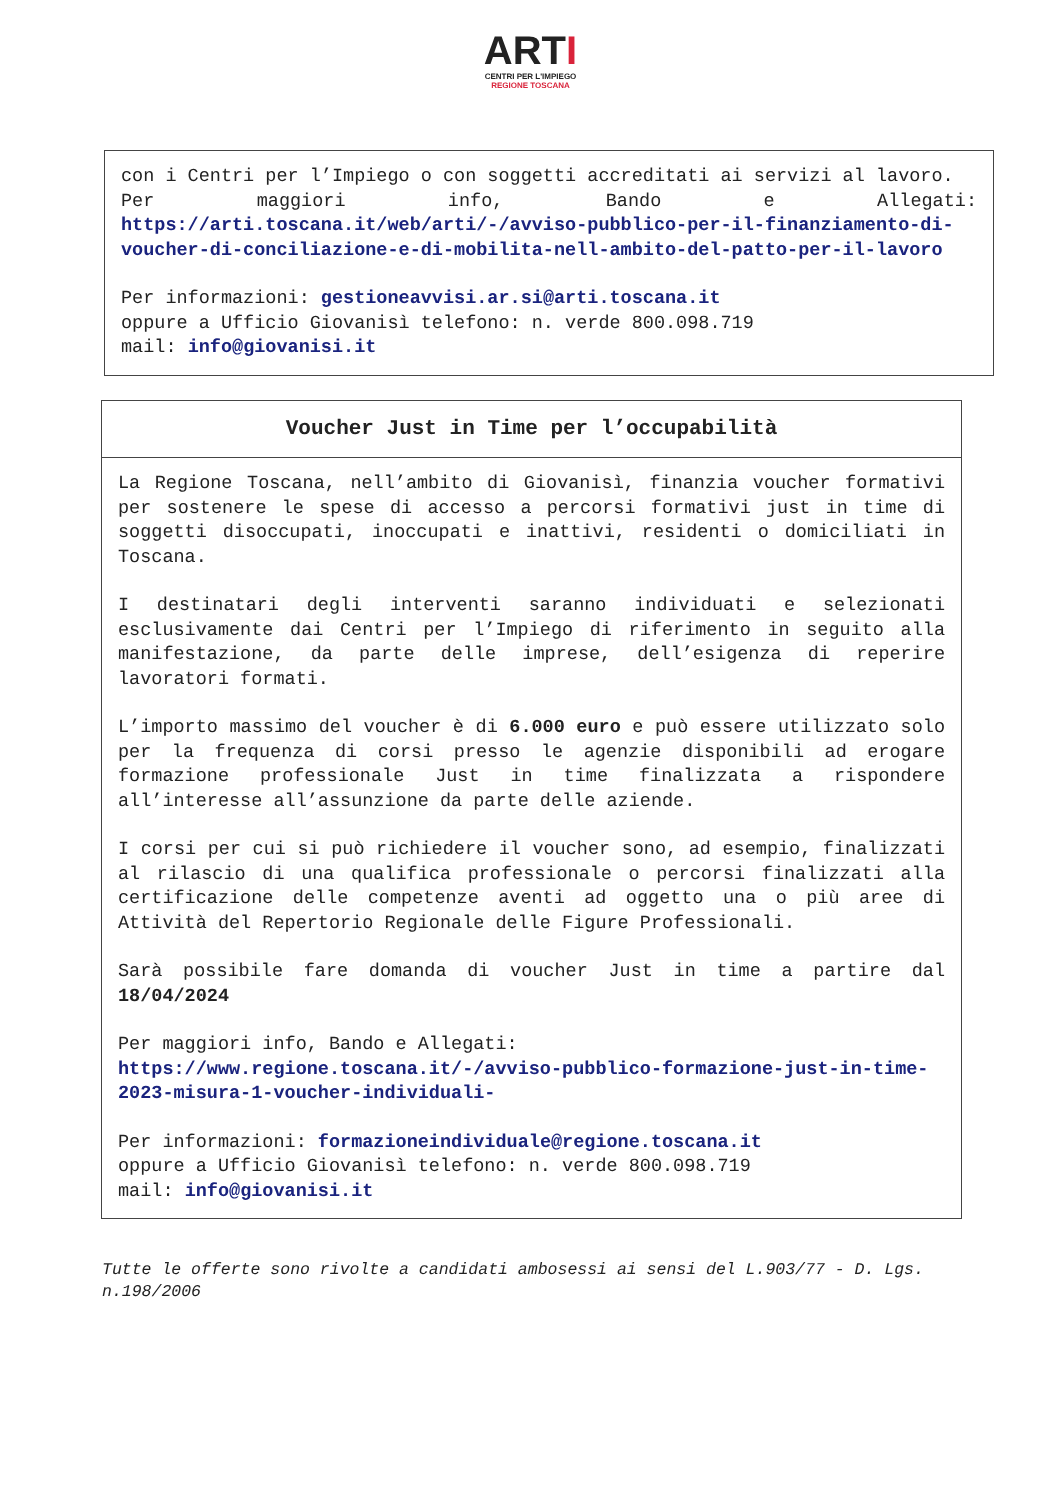ARTI
CENTRI PER L'IMPIEGO
REGIONE TOSCANA
con i Centri per l’Impiego o con soggetti accreditati ai servizi al lavoro.
Per maggiori info, Bando e Allegati: https://arti.toscana.it/web/arti/-/avviso-pubblico-per-il-finanziamento-di-voucher-di-conciliazione-e-di-mobilita-nell-ambito-del-patto-per-il-lavoro
Per informazioni: gestioneavvisi.ar.si@arti.toscana.it
oppure a Ufficio Giovanisì telefono: n. verde 800.098.719
mail: info@giovanisi.it
Voucher Just in Time per l’occupabilità
La Regione Toscana, nell’ambito di Giovanisì, finanzia voucher formativi per sostenere le spese di accesso a percorsi formativi just in time di soggetti disoccupati, inoccupati e inattivi, residenti o domiciliati in Toscana.
I destinatari degli interventi saranno individuati e selezionati esclusivamente dai Centri per l’Impiego di riferimento in seguito alla manifestazione, da parte delle imprese, dell’esigenza di reperire lavoratori formati.
L’importo massimo del voucher è di 6.000 euro e può essere utilizzato solo per la frequenza di corsi presso le agenzie disponibili ad erogare formazione professionale Just in time finalizzata a rispondere all’interesse all’assunzione da parte delle aziende.
I corsi per cui si può richiedere il voucher sono, ad esempio, finalizzati al rilascio di una qualifica professionale o percorsi finalizzati alla certificazione delle competenze aventi ad oggetto una o più aree di Attività del Repertorio Regionale delle Figure Professionali.
Sarà possibile fare domanda di voucher Just in time a partire dal 18/04/2024
Per maggiori info, Bando e Allegati:
https://www.regione.toscana.it/-/avviso-pubblico-formazione-just-in-time-2023-misura-1-voucher-individuali-
Per informazioni: formazioneindividuale@regione.toscana.it
oppure a Ufficio Giovanisì telefono: n. verde 800.098.719
mail: info@giovanisi.it
Tutte le offerte sono rivolte a candidati ambosessi ai sensi del L.903/77 - D. Lgs. n.198/2006